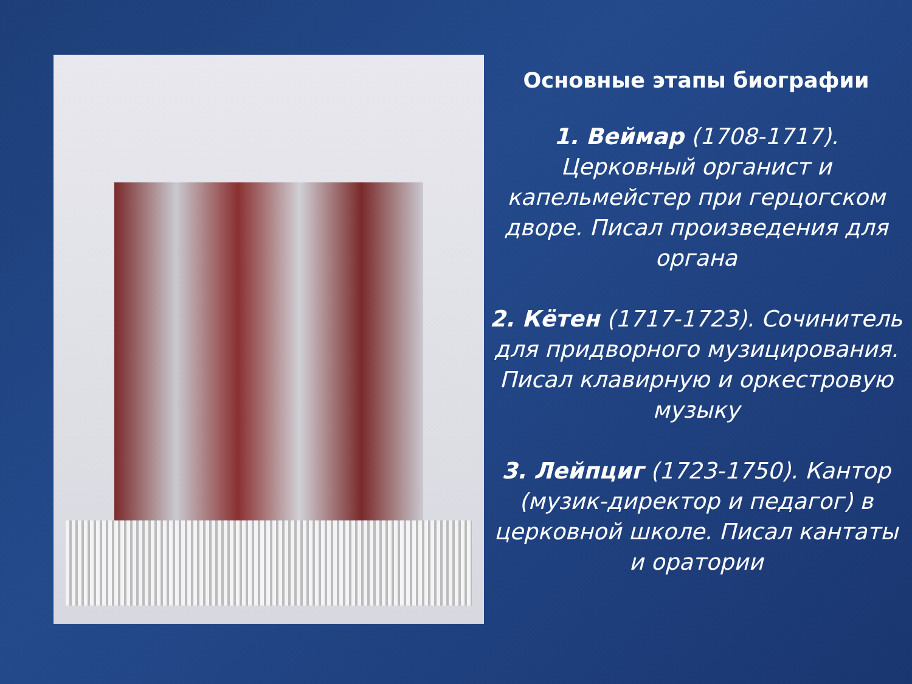Основные этапы биографии
1. Веймар (1708-1717). Церковный органист и капельмейстер при герцогском дворе. Писал произведения для органа
2. Кётен (1717-1723). Сочинитель для придворного музицирования. Писал клавирную и оркестровую музыку
3. Лейпциг (1723-1750). Кантор (музик-директор и педагог) в церковной школе. Писал кантаты и оратории